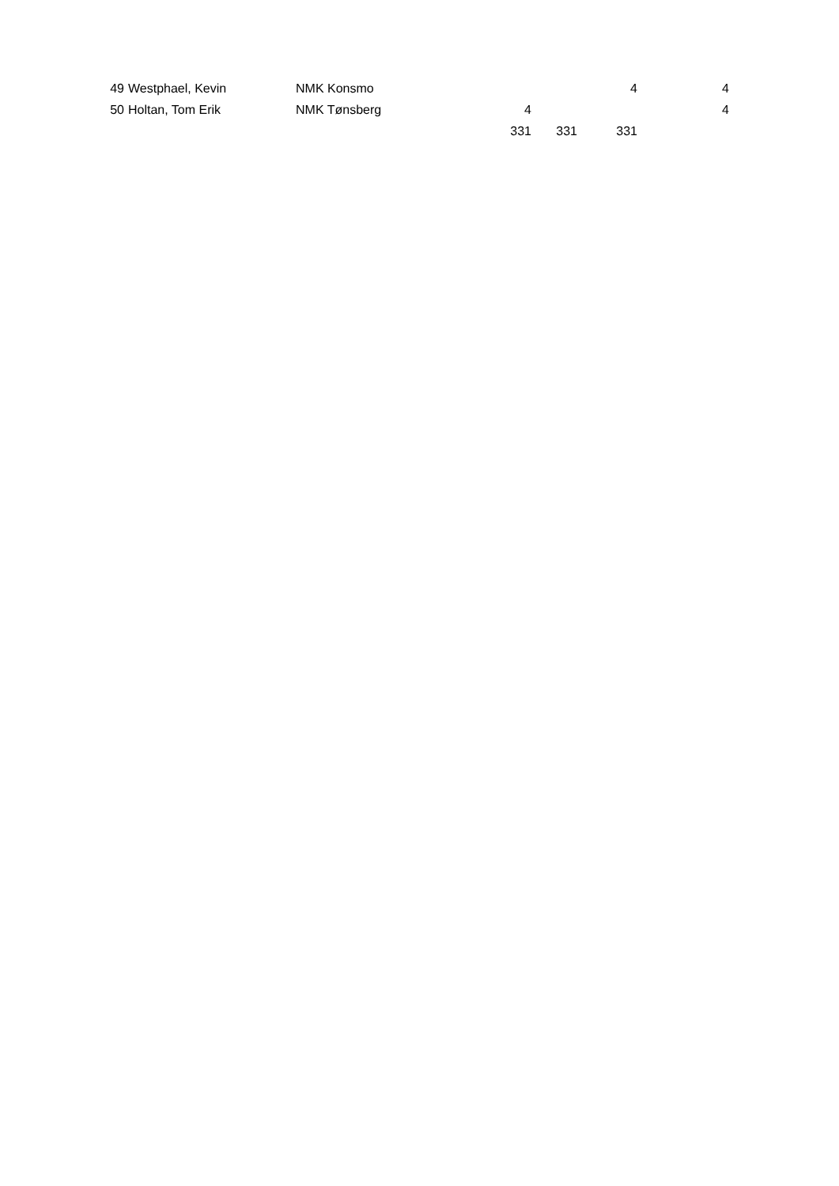| 49 | Westphael, Kevin | NMK Konsmo | | | 4 | 4 |
| 50 | Holtan, Tom Erik | NMK Tønsberg | 4 | | | 4 |
| | | | 331 | 331 | 331 | |